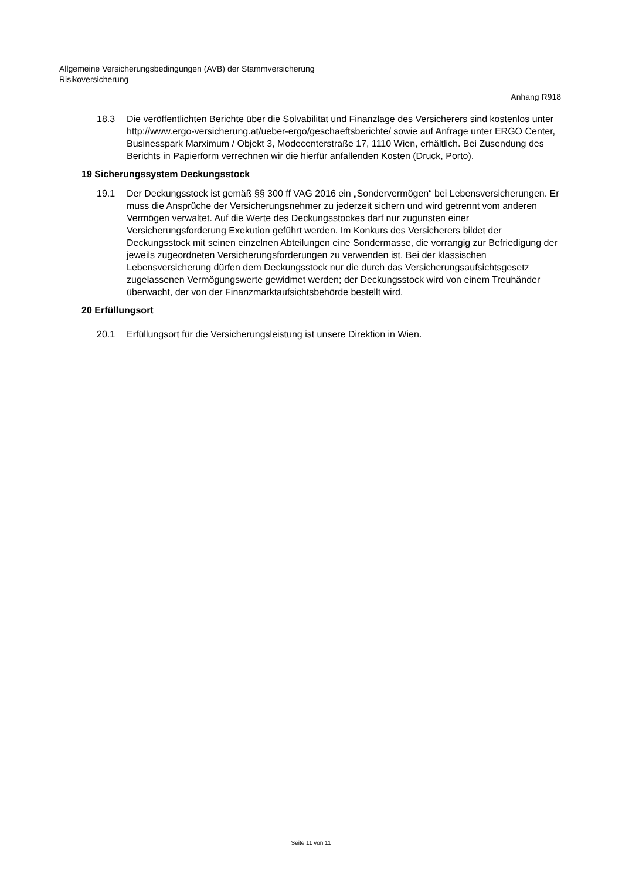Allgemeine Versicherungsbedingungen (AVB) der Stammversicherung
Risikoversicherung
Anhang R918
18.3 Die veröffentlichten Berichte über die Solvabilität und Finanzlage des Versicherers sind kostenlos unter http://www.ergo-versicherung.at/ueber-ergo/geschaeftsberichte/ sowie auf Anfrage unter ERGO Center, Businesspark Marximum / Objekt 3, Modecenterstraße 17, 1110 Wien, erhältlich. Bei Zusendung des Berichts in Papierform verrechnen wir die hierfür anfallenden Kosten (Druck, Porto).
19 Sicherungssystem Deckungsstock
19.1 Der Deckungsstock ist gemäß §§ 300 ff VAG 2016 ein „Sondervermögen“ bei Lebensversicherungen. Er muss die Ansprüche der Versicherungsnehmer zu jederzeit sichern und wird getrennt vom anderen Vermögen verwaltet. Auf die Werte des Deckungsstockes darf nur zugunsten einer Versicherungsforderung Exekution geführt werden. Im Konkurs des Versicherers bildet der Deckungsstock mit seinen einzelnen Abteilungen eine Sondermasse, die vorrangig zur Befriedigung der jeweils zugeordneten Versicherungsforderungen zu verwenden ist. Bei der klassischen Lebensversicherung dürfen dem Deckungsstock nur die durch das Versicherungsaufsichtsgesetz zugelassenen Vermögungswerte gewidmet werden; der Deckungsstock wird von einem Treuhänder überwacht, der von der Finanzmarktaufsichtsbehörde bestellt wird.
20 Erfüllungsort
20.1 Erfüllungsort für die Versicherungsleistung ist unsere Direktion in Wien.
Seite 11 von 11